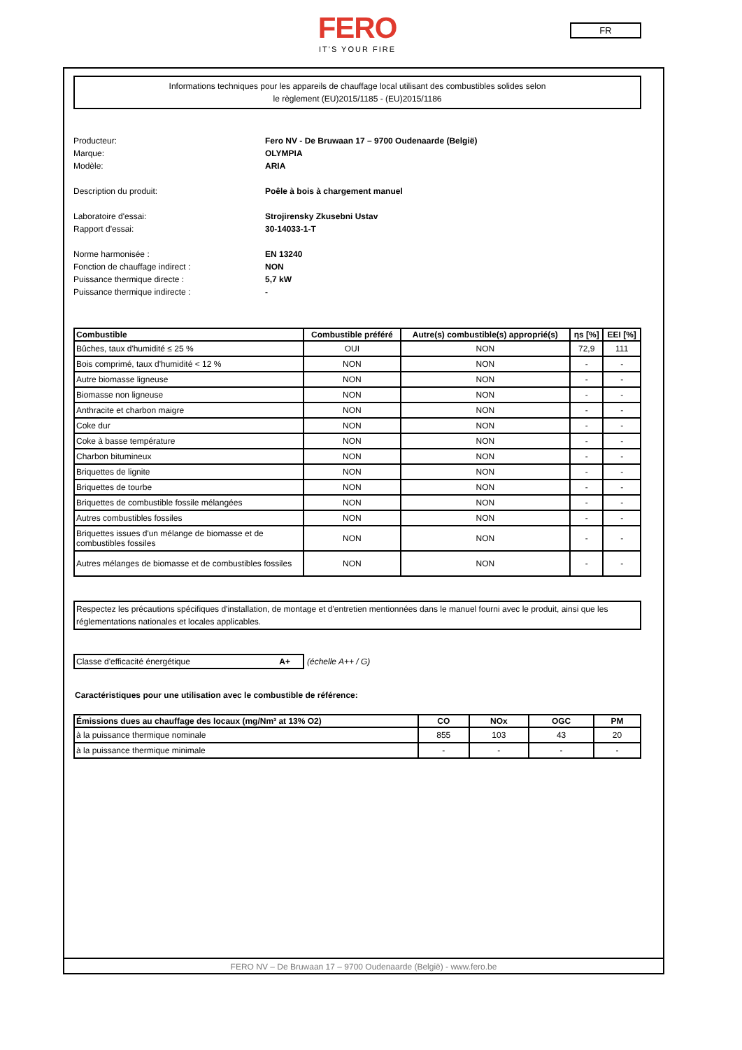FERO
IT'S YOUR FIRE
FR
Informations techniques pour les appareils de chauffage local utilisant des combustibles solides selon
le règlement (EU)2015/1185 - (EU)2015/1186
Producteur: Fero NV - De Bruwaan 17 – 9700 Oudenaarde (België)
Marque: OLYMPIA
Modèle: ARIA
Description du produit: Poêle à bois à chargement manuel
Laboratoire d'essai: Strojirensky Zkusebni Ustav
Rapport d'essai: 30-14033-1-T
Norme harmonisée : EN 13240
Fonction de chauffage indirect : NON
Puissance thermique directe : 5,7 kW
Puissance thermique indirecte : -
| Combustible | Combustible préféré | Autre(s) combustible(s) approprié(s) | ηs [%] | EEI [%] |
| --- | --- | --- | --- | --- |
| Bûches, taux d'humidité ≤ 25 % | OUI | NON | 72,9 | 111 |
| Bois comprimé, taux d'humidité < 12 % | NON | NON | - | - |
| Autre biomasse ligneuse | NON | NON | - | - |
| Biomasse non ligneuse | NON | NON | - | - |
| Anthracite et charbon maigre | NON | NON | - | - |
| Coke dur | NON | NON | - | - |
| Coke à basse température | NON | NON | - | - |
| Charbon bitumineux | NON | NON | - | - |
| Briquettes de lignite | NON | NON | - | - |
| Briquettes de tourbe | NON | NON | - | - |
| Briquettes de combustible fossile mélangées | NON | NON | - | - |
| Autres combustibles fossiles | NON | NON | - | - |
| Briquettes issues d'un mélange de biomasse et de combustibles fossiles | NON | NON | - | - |
| Autres mélanges de biomasse et de combustibles fossiles | NON | NON | - | - |
Respectez les précautions spécifiques d'installation, de montage et d'entretien mentionnées dans le manuel fourni avec le produit, ainsi que les réglementations nationales et locales applicables.
Classe d'efficacité énergétique A+ (échelle A++ / G)
Caractéristiques pour une utilisation avec le combustible de référence:
| Émissions dues au chauffage des locaux (mg/Nm³ at 13% O2) | CO | NOx | OGC | PM |
| --- | --- | --- | --- | --- |
| à la puissance thermique nominale | 855 | 103 | 43 | 20 |
| à la puissance thermique minimale | - | - | - | - |
FERO NV – De Bruwaan 17 – 9700 Oudenaarde (België) - www.fero.be